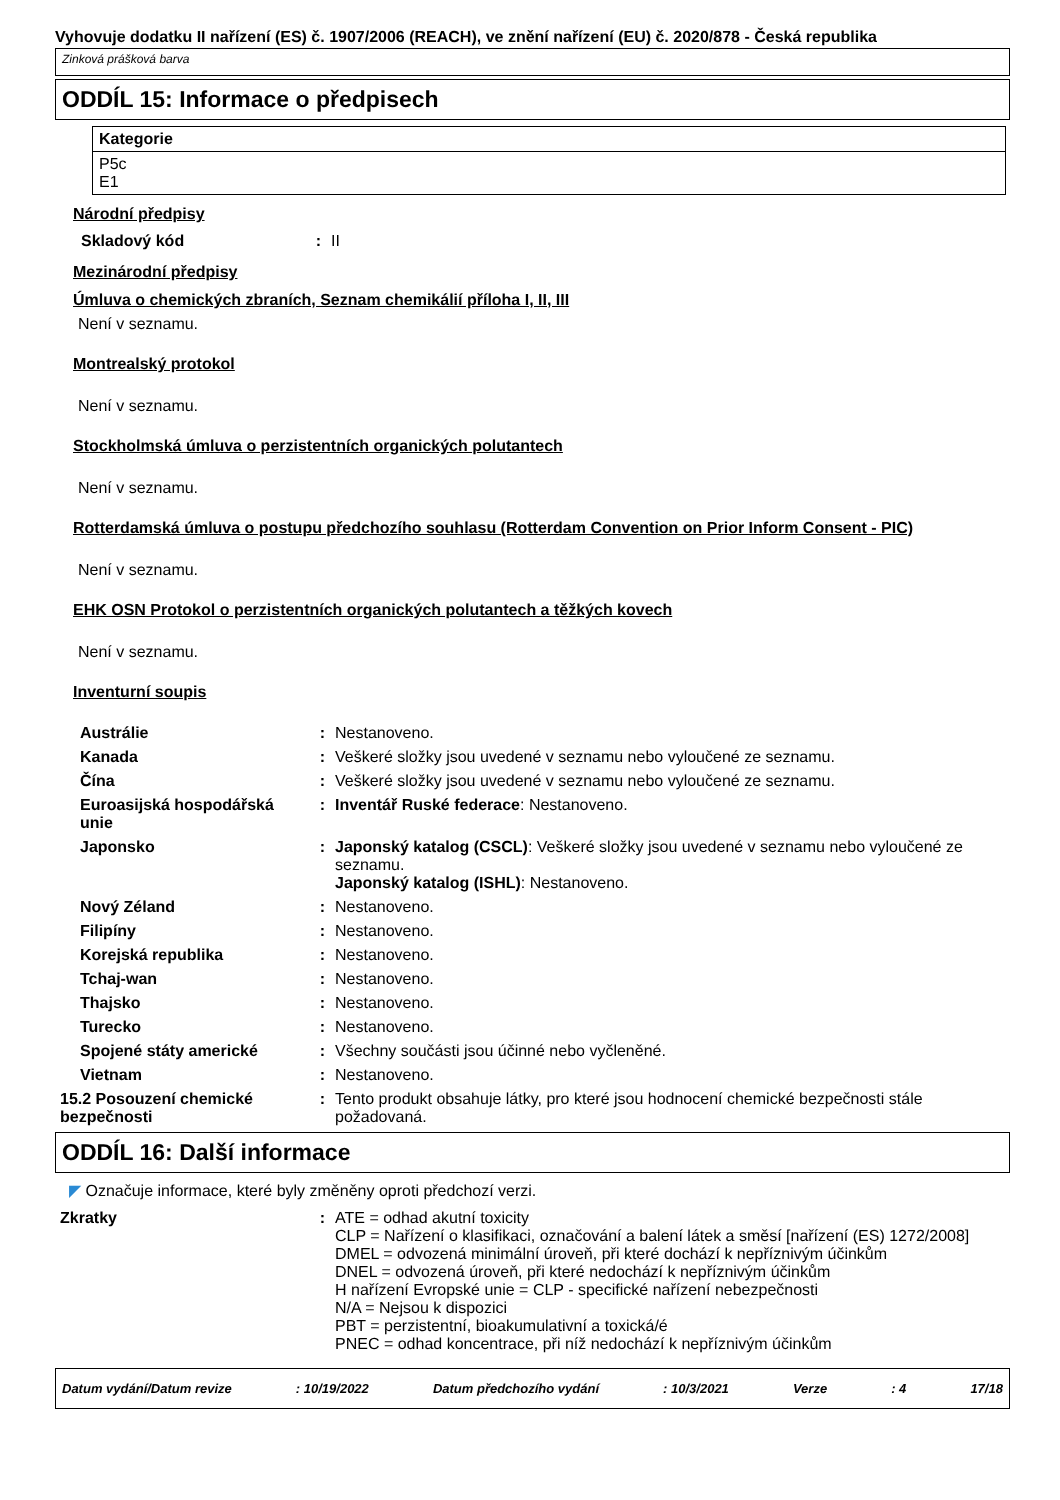Vyhovuje dodatku II nařízení (ES) č. 1907/2006 (REACH), ve znění nařízení (EU) č. 2020/878 - Česká republika
Zinková prášková barva
ODDÍL 15: Informace o předpisech
Kategorie
P5c
E1
Národní předpisy
| Skladový kód | : | II |
Mezinárodní předpisy
Úmluva o chemických zbraních, Seznam chemikálií příloha I, II, III
Není v seznamu.
Montrealský protokol
Není v seznamu.
Stockholmská úmluva o perzistentních organických polutantech
Není v seznamu.
Rotterdamská úmluva o postupu předchozího souhlasu (Rotterdam Convention on Prior Inform Consent - PIC)
Není v seznamu.
EHK OSN Protokol o perzistentních organických polutantech a těžkých kovech
Není v seznamu.
Inventurní soupis
| Austrálie | : | Nestanoveno. |
| Kanada | : | Veškeré složky jsou uvedené v seznamu nebo vyloučené ze seznamu. |
| Čína | : | Veškeré složky jsou uvedené v seznamu nebo vyloučené ze seznamu. |
| Euroasijská hospodářská unie | : | Inventář Ruské federace : Nestanoveno. |
| Japonsko | : | Japonský katalog (CSCL) : Veškeré složky jsou uvedené v seznamu nebo vyloučené ze seznamu. Japonský katalog (ISHL) : Nestanoveno. |
| Nový Zéland | : | Nestanoveno. |
| Filipíny | : | Nestanoveno. |
| Korejská republika | : | Nestanoveno. |
| Tchaj-wan | : | Nestanoveno. |
| Thajsko | : | Nestanoveno. |
| Turecko | : | Nestanoveno. |
| Spojené státy americké | : | Všechny součásti jsou účinné nebo vyčleněné. |
| Vietnam | : | Nestanoveno. |
| 15.2 Posouzení chemické bezpečnosti | : | Tento produkt obsahuje látky, pro které jsou hodnocení chemické bezpečnosti stále požadovaná. |
ODDÍL 16: Další informace
◤ Označuje informace, které byly změněny oproti předchozí verzi.
| Zkratky | : | ATE = odhad akutní toxicity CLP = Nařízení o klasifikaci, označování a balení látek a směsí [nařízení (ES) 1272/2008] DMEL = odvozená minimální úroveň, při které dochází k nepříznivým účinkům DNEL = odvozená úroveň, při které nedochází k nepříznivým účinkům H nařízení Evropské unie = CLP - specifické nařízení nebezpečnosti N/A = Nejsou k dispozici PBT = perzistentní, bioakumulativní a toxická/é PNEC = odhad koncentrace, při níž nedochází k nepříznivým účinkům |
Datum vydání/Datum revize: 10/19/2022 Datum předchozího vydání: 10/3/2021 Verze: 4 17/18